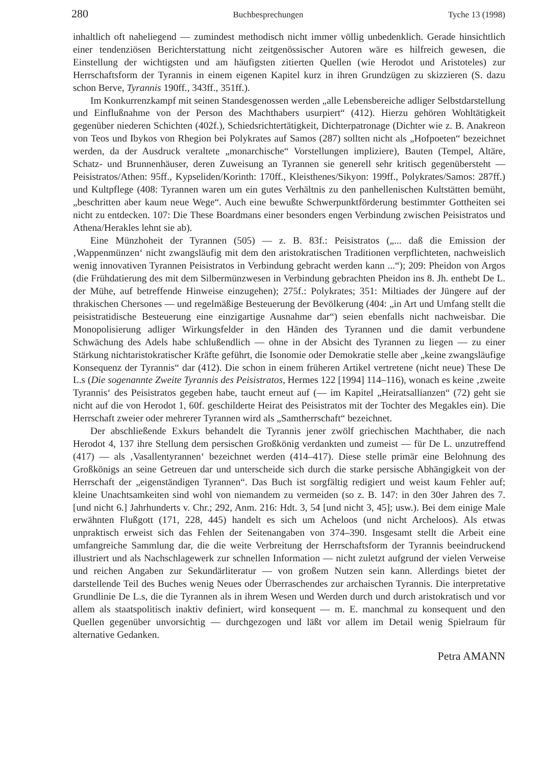280 Buchbesprechungen Tyche 13 (1998)
inhaltlich oft naheliegend — zumindest methodisch nicht immer völlig unbedenklich. Gerade hinsichtlich einer tendenziösen Berichterstattung nicht zeitgenössischer Autoren wäre es hilfreich gewesen, die Einstellung der wichtigsten und am häufigsten zitierten Quellen (wie Herodot und Aristoteles) zur Herrschaftsform der Tyrannis in einem eigenen Kapitel kurz in ihren Grundzügen zu skizzieren (S. dazu schon Berve, Tyrannis 190ff., 343ff., 351ff.).
Im Konkurrenzkampf mit seinen Standesgenossen werden „alle Lebensbereiche adliger Selbstdarstellung und Einflußnahme von der Person des Machthabers usurpiert“ (412). Hierzu gehören Wohltätigkeit gegenüber niederen Schichten (402f.), Schiedsrichtertätigkeit, Dichterpatronage (Dichter wie z. B. Anakreon von Teos und Ibykos von Rhegion bei Polykrates auf Samos (287) sollten nicht als „Hofpoeten“ bezeichnet werden, da der Ausdruck veraltete „monarchische“ Vorstellungen impliziere), Bauten (Tempel, Altäre, Schatz- und Brunnenhäuser, deren Zuweisung an Tyrannen sie generell sehr kritisch gegenübersteht — Peisistratos/Athen: 95ff., Kypseliden/Korinth: 170ff., Kleisthenes/Sikyon: 199ff., Polykrates/Samos: 287ff.) und Kultpflege (408: Tyrannen waren um ein gutes Verhältnis zu den panhellenischen Kultstätten bemüht, „beschritten aber kaum neue Wege“. Auch eine bewußte Schwerpunktförderung bestimmter Gottheiten sei nicht zu entdecken. 107: Die These Boardmans einer besonders engen Verbindung zwischen Peisistratos und Athena/Herakles lehnt sie ab).
Eine Münzhoheit der Tyrannen (505) — z. B. 83f.: Peisistratos („... daß die Emission der ‚Wappenmünzen‘ nicht zwangsläufig mit dem den aristokratischen Traditionen verpflichteten, nachweislich wenig innovativen Tyrannen Peisistratos in Verbindung gebracht werden kann ...“); 209: Pheidon von Argos (die Frühdatierung des mit dem Silbermünzwesen in Verbindung gebrachten Pheidon ins 8. Jh. enthebt De L. der Mühe, auf betreffende Hinweise einzugehen); 275f.: Polykrates; 351: Miltiades der Jüngere auf der thrakischen Chersones — und regelmäßige Besteuerung der Bevölkerung (404: „in Art und Umfang stellt die peisistratidische Besteuerung eine einzigartige Ausnahme dar“) seien ebenfalls nicht nachweisbar. Die Monopolisierung adliger Wirkungsfelder in den Händen des Tyrannen und die damit verbundene Schwächung des Adels habe schlußendlich — ohne in der Absicht des Tyrannen zu liegen — zu einer Stärkung nichtaristokratischer Kräfte geführt, die Isonomie oder Demokratie stelle aber „keine zwangsläufige Konsequenz der Tyrannis“ dar (412). Die schon in einem früheren Artikel vertretene (nicht neue) These De L.s (Die sogenannte Zweite Tyrannis des Peisistratos, Hermes 122 [1994] 114–116), wonach es keine ‚zweite Tyrannis‘ des Peisistratos gegeben habe, taucht erneut auf (— im Kapitel „Heiratsallianzen“ (72) geht sie nicht auf die von Herodot 1, 60f. geschilderte Heirat des Peisistratos mit der Tochter des Megakles ein). Die Herrschaft zweier oder mehrerer Tyrannen wird als „Samtherrschaft“ bezeichnet.
Der abschließende Exkurs behandelt die Tyrannis jener zwölf griechischen Machthaber, die nach Herodot 4, 137 ihre Stellung dem persischen Großkönig verdankten und zumeist — für De L. unzutreffend (417) — als ‚Vasallentyrannen‘ bezeichnet werden (414–417). Diese stelle primär eine Belohnung des Großkönigs an seine Getreuen dar und unterscheide sich durch die starke persische Abhängigkeit von der Herrschaft der „eigenständigen Tyrannen“. Das Buch ist sorgfältig redigiert und weist kaum Fehler auf; kleine Unachtsamkeiten sind wohl von niemandem zu vermeiden (so z. B. 147: in den 30er Jahren des 7. [und nicht 6.] Jahrhunderts v. Chr.; 292, Anm. 216: Hdt. 3, 54 [und nicht 3, 45]; usw.). Bei dem einige Male erwähnten Flußgott (171, 228, 445) handelt es sich um Acheloos (und nicht Archeloos). Als etwas unpraktisch erweist sich das Fehlen der Seitenangaben von 374–390. Insgesamt stellt die Arbeit eine umfangreiche Sammlung dar, die die weite Verbreitung der Herrschaftsform der Tyrannis beeindruckend illustriert und als Nachschlagewerk zur schnellen Information — nicht zuletzt aufgrund der vielen Verweise und reichen Angaben zur Sekundärliteratur — von großem Nutzen sein kann. Allerdings bietet der darstellende Teil des Buches wenig Neues oder Überraschendes zur archaischen Tyrannis. Die interpretative Grundlinie De L.s, die die Tyrannen als in ihrem Wesen und Werden durch und durch aristokratisch und vor allem als staatspolitisch inaktiv definiert, wird konsequent — m. E. manchmal zu konsequent und den Quellen gegenüber unvorsichtig — durchgezogen und läßt vor allem im Detail wenig Spielraum für alternative Gedanken.
Petra AMANN